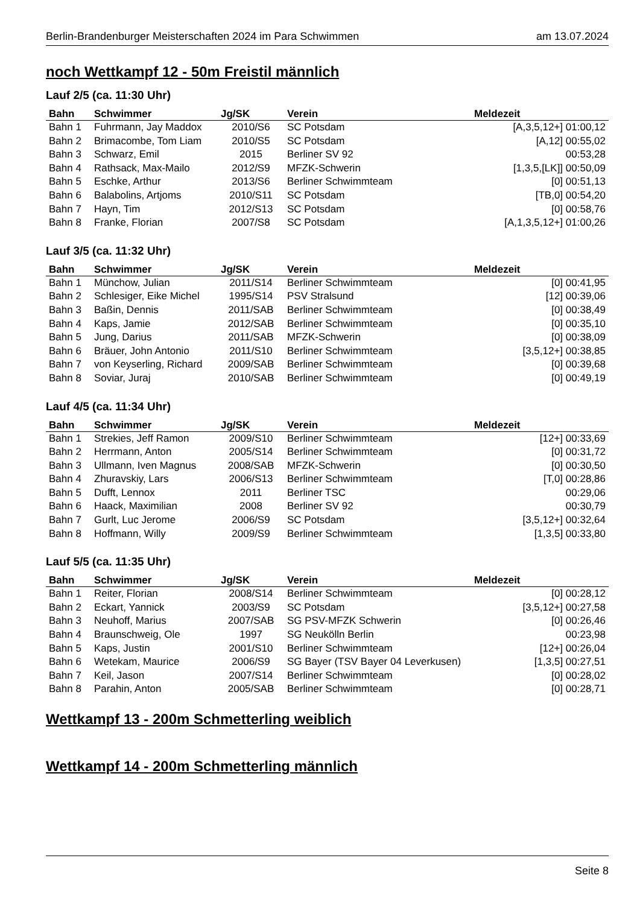Berlin-Brandenburger Meisterschaften 2024 im Para Schwimmen am 13.07.2024
noch Wettkampf 12 - 50m Freistil männlich
Lauf 2/5 (ca. 11:30 Uhr)
| Bahn | Schwimmer | Jg/SK | Verein | Meldezeit |
| --- | --- | --- | --- | --- |
| Bahn 1 | Fuhrmann, Jay Maddox | 2010/S6 | SC Potsdam | [A,3,5,12+] 01:00,12 |
| Bahn 2 | Brimacombe, Tom Liam | 2010/S5 | SC Potsdam | [A,12] 00:55,02 |
| Bahn 3 | Schwarz, Emil | 2015 | Berliner SV 92 | 00:53,28 |
| Bahn 4 | Rathsack, Max-Mailo | 2012/S9 | MFZK-Schwerin | [1,3,5,[LK]] 00:50,09 |
| Bahn 5 | Eschke, Arthur | 2013/S6 | Berliner Schwimmteam | [0] 00:51,13 |
| Bahn 6 | Balabolins, Artjoms | 2010/S11 | SC Potsdam | [TB,0] 00:54,20 |
| Bahn 7 | Hayn, Tim | 2012/S13 | SC Potsdam | [0] 00:58,76 |
| Bahn 8 | Franke, Florian | 2007/S8 | SC Potsdam | [A,1,3,5,12+] 01:00,26 |
Lauf 3/5 (ca. 11:32 Uhr)
| Bahn | Schwimmer | Jg/SK | Verein | Meldezeit |
| --- | --- | --- | --- | --- |
| Bahn 1 | Münchow, Julian | 2011/S14 | Berliner Schwimmteam | [0] 00:41,95 |
| Bahn 2 | Schlesiger, Eike Michel | 1995/S14 | PSV Stralsund | [12] 00:39,06 |
| Bahn 3 | Baßin, Dennis | 2011/SAB | Berliner Schwimmteam | [0] 00:38,49 |
| Bahn 4 | Kaps, Jamie | 2012/SAB | Berliner Schwimmteam | [0] 00:35,10 |
| Bahn 5 | Jung, Darius | 2011/SAB | MFZK-Schwerin | [0] 00:38,09 |
| Bahn 6 | Bräuer, John Antonio | 2011/S10 | Berliner Schwimmteam | [3,5,12+] 00:38,85 |
| Bahn 7 | von Keyserling, Richard | 2009/SAB | Berliner Schwimmteam | [0] 00:39,68 |
| Bahn 8 | Soviar, Juraj | 2010/SAB | Berliner Schwimmteam | [0] 00:49,19 |
Lauf 4/5 (ca. 11:34 Uhr)
| Bahn | Schwimmer | Jg/SK | Verein | Meldezeit |
| --- | --- | --- | --- | --- |
| Bahn 1 | Strekies, Jeff Ramon | 2009/S10 | Berliner Schwimmteam | [12+] 00:33,69 |
| Bahn 2 | Herrmann, Anton | 2005/S14 | Berliner Schwimmteam | [0] 00:31,72 |
| Bahn 3 | Ullmann, Iven Magnus | 2008/SAB | MFZK-Schwerin | [0] 00:30,50 |
| Bahn 4 | Zhuravskiy, Lars | 2006/S13 | Berliner Schwimmteam | [T,0] 00:28,86 |
| Bahn 5 | Dufft, Lennox | 2011 | Berliner TSC | 00:29,06 |
| Bahn 6 | Haack, Maximilian | 2008 | Berliner SV 92 | 00:30,79 |
| Bahn 7 | Gurlt, Luc Jerome | 2006/S9 | SC Potsdam | [3,5,12+] 00:32,64 |
| Bahn 8 | Hoffmann, Willy | 2009/S9 | Berliner Schwimmteam | [1,3,5] 00:33,80 |
Lauf 5/5 (ca. 11:35 Uhr)
| Bahn | Schwimmer | Jg/SK | Verein | Meldezeit |
| --- | --- | --- | --- | --- |
| Bahn 1 | Reiter, Florian | 2008/S14 | Berliner Schwimmteam | [0] 00:28,12 |
| Bahn 2 | Eckart, Yannick | 2003/S9 | SC Potsdam | [3,5,12+] 00:27,58 |
| Bahn 3 | Neuhoff, Marius | 2007/SAB | SG PSV-MFZK Schwerin | [0] 00:26,46 |
| Bahn 4 | Braunschweig, Ole | 1997 | SG Neukölln Berlin | 00:23,98 |
| Bahn 5 | Kaps, Justin | 2001/S10 | Berliner Schwimmteam | [12+] 00:26,04 |
| Bahn 6 | Wetekam, Maurice | 2006/S9 | SG Bayer (TSV Bayer 04 Leverkusen) | [1,3,5] 00:27,51 |
| Bahn 7 | Keil, Jason | 2007/S14 | Berliner Schwimmteam | [0] 00:28,02 |
| Bahn 8 | Parahin, Anton | 2005/SAB | Berliner Schwimmteam | [0] 00:28,71 |
Wettkampf 13 - 200m Schmetterling weiblich
Wettkampf 14 - 200m Schmetterling männlich
Seite 8